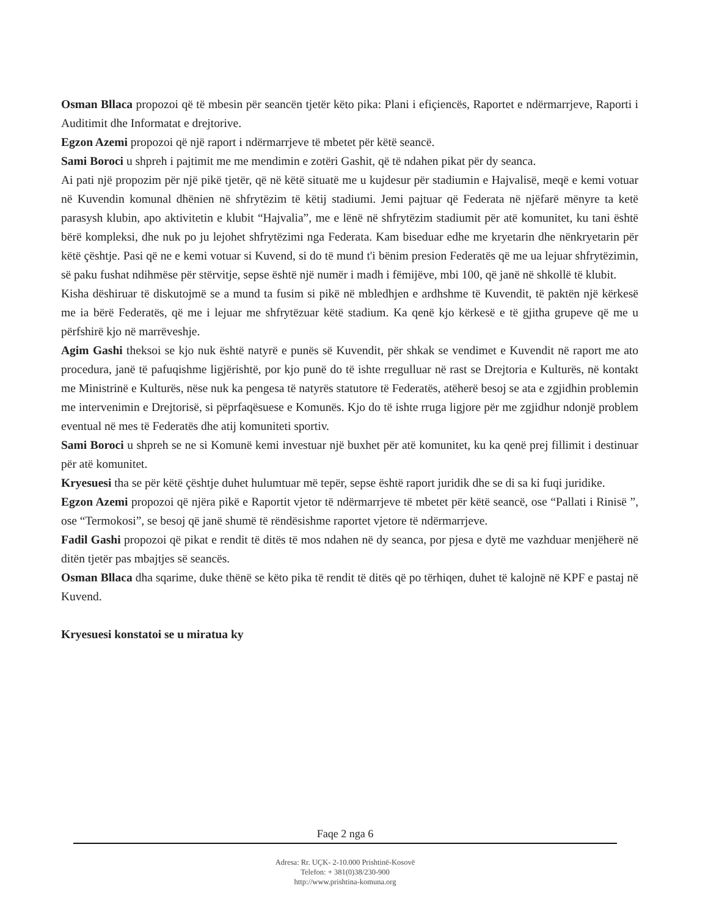Osman Bllaca propozoi që të mbesin për seancën tjetër këto pika: Plani i efiçiencës, Raportet e ndërmarrjeve, Raporti i Auditimit dhe Informatat e drejtorive.
Egzon Azemi propozoi që një raport i ndërmarrjeve të mbetet për këtë seancë.
Sami Boroci u shpreh i pajtimit me me mendimin e zotëri Gashit, që të ndahen pikat për dy seanca.
Ai pati një propozim për një pikë tjetër, që në këtë situatë me u kujdesur për stadiumin e Hajvalisë, meqë e kemi votuar në Kuvendin komunal dhënien në shfrytëzim të këtij stadiumi. Jemi pajtuar që Federata në njëfarë mënyre ta ketë parasysh klubin, apo aktivitetin e klubit “Hajvalia”, me e lënë në shfrytëzim stadiumit për atë komunitet, ku tani është bërë kompleksi, dhe nuk po ju lejohet shfrytëzimi nga Federata. Kam biseduar edhe me kryetarin dhe nënkryetarin për këtë çështje. Pasi që ne e kemi votuar si Kuvend, si do të mund t'i bënim presion Federatës që me ua lejuar shfrytëzimin, së paku fushat ndihmëse për stërvitje, sepse është një numër i madh i fëmijëve, mbi 100, që janë në shkollë të klubit.
Kisha dëshiruar të diskutojmë se a mund ta fusim si pikë në mbledhjen e ardhshme të Kuvendit, të paktën një kërkesë me ia bërë Federatës, që me i lejuar me shfrytëzuar këtë stadium. Ka qenë kjo kërkesë e të gjitha grupeve që me u përfshirë kjo në marrëveshje.
Agim Gashi theksoi se kjo nuk është natyrë e punës së Kuvendit, për shkak se vendimet e Kuvendit në raport me ato procedura, janë të pafuqishme ligjërishtë, por kjo punë do të ishte rregulluar në rast se Drejtoria e Kulturës, në kontakt me Ministrinë e Kulturës, nëse nuk ka pengesa të natyrës statutore të Federatës, atëherë besoj se ata e zgjidhin problemin me intervenimin e Drejtorisë, si pëprfaqësuese e Komunës. Kjo do të ishte rruga ligjore për me zgjidhur ndonjë problem eventual në mes të Federatës dhe atij komuniteti sportiv.
Sami Boroci u shpreh se ne si Komunë kemi investuar një buxhet për atë komunitet, ku ka qenë prej fillimit i destinuar për atë komunitet.
Kryesuesi tha se për këtë çështje duhet hulumtuar më tepër, sepse është raport juridik dhe se di sa ki fuqi juridike.
Egzon Azemi propozoi që njëra pikë e Raportit vjetor të ndërmarrjeve të mbetet për këtë seancë, ose “Pallati i Rinisë ”, ose “Termokosi”, se besoj që janë shumë të rëndësishme raportet vjetore të ndërmarrjeve.
Fadil Gashi propozoi që pikat e rendit të ditës të mos ndahen në dy seanca, por pjesa e dytë me vazhduar menjëherë në ditën tjetër pas mbajtjes së seancës.
Osman Bllaca dha sqarime, duke thënë se këto pika të rendit të ditës që po tërhiqen, duhet të kalojnë në KPF e pastaj në Kuvend.
Kryesuesi konstatoi se u miratua ky
Faqe 2 nga 6
Adresa: Rr. UÇK- 2-10.000 Prishtinë-Kosovë
Telefon: + 381(0)38/230-900
http://www.prishtina-komuna.org